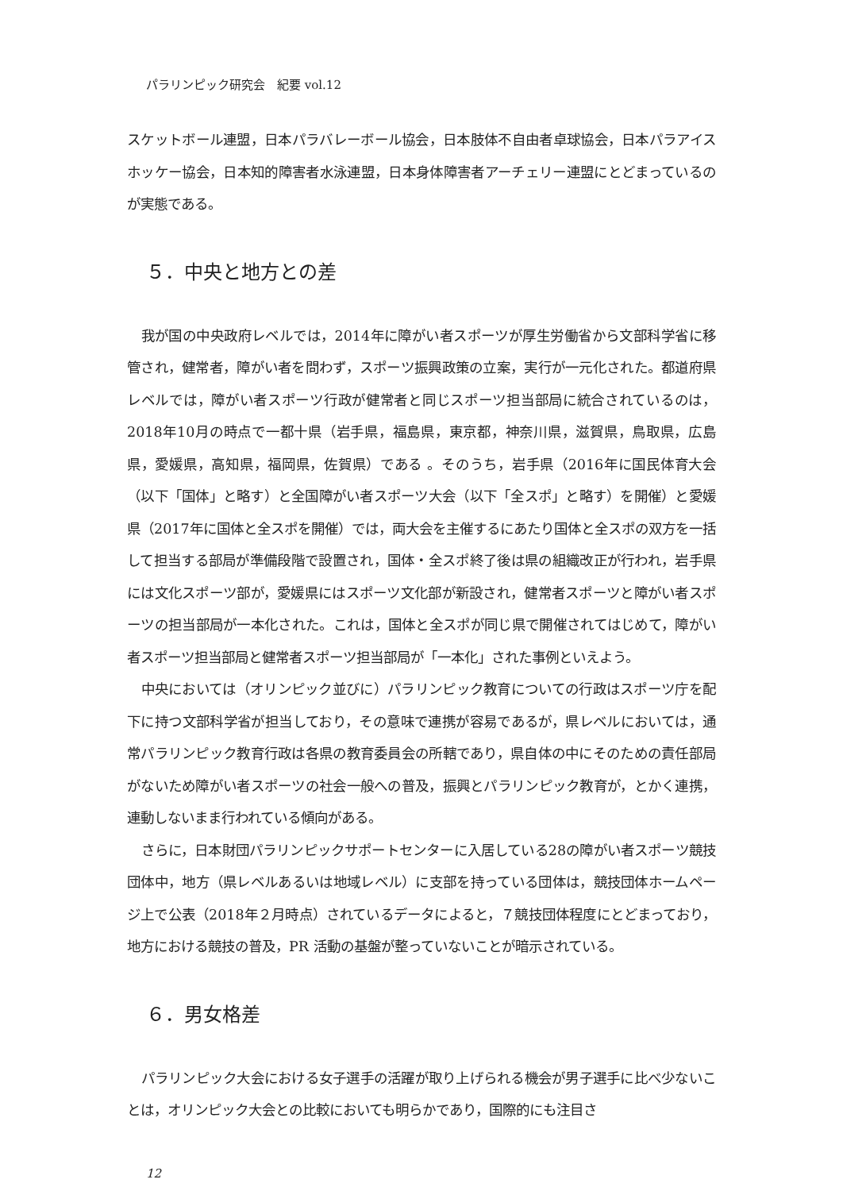パラリンピック研究会　紀要 vol.12
スケットボール連盟，日本パラバレーボール協会，日本肢体不自由者卓球協会，日本パラアイスホッケー協会，日本知的障害者水泳連盟，日本身体障害者アーチェリー連盟にとどまっているのが実態である。
５．中央と地方との差
我が国の中央政府レベルでは，2014年に障がい者スポーツが厚生労働省から文部科学省に移管され，健常者，障がい者を問わず，スポーツ振興政策の立案，実行が一元化された。都道府県レベルでは，障がい者スポーツ行政が健常者と同じスポーツ担当部局に統合されているのは，2018年10月の時点で一都十県（岩手県，福島県，東京都，神奈川県，滋賀県，鳥取県，広島県，愛媛県，高知県，福岡県，佐賀県）である 。そのうち，岩手県（2016年に国民体育大会（以下「国体」と略す）と全国障がい者スポーツ大会（以下「全スポ」と略す）を開催）と愛媛県（2017年に国体と全スポを開催）では，両大会を主催するにあたり国体と全スポの双方を一括して担当する部局が準備段階で設置され，国体・全スポ終了後は県の組織改正が行われ，岩手県には文化スポーツ部が，愛媛県にはスポーツ文化部が新設され，健常者スポーツと障がい者スポーツの担当部局が一本化された。これは，国体と全スポが同じ県で開催されてはじめて，障がい者スポーツ担当部局と健常者スポーツ担当部局が「一本化」された事例といえよう。
中央においては（オリンピック並びに）パラリンピック教育についての行政はスポーツ庁を配下に持つ文部科学省が担当しており，その意味で連携が容易であるが，県レベルにおいては，通常パラリンピック教育行政は各県の教育委員会の所轄であり，県自体の中にそのための責任部局がないため障がい者スポーツの社会一般への普及，振興とパラリンピック教育が，とかく連携，連動しないまま行われている傾向がある。
さらに，日本財団パラリンピックサポートセンターに入居している28の障がい者スポーツ競技団体中，地方（県レベルあるいは地域レベル）に支部を持っている団体は，競技団体ホームページ上で公表（2018年２月時点）されているデータによると，７競技団体程度にとどまっており，地方における競技の普及，PR 活動の基盤が整っていないことが暗示されている。
６．男女格差
パラリンピック大会における女子選手の活躍が取り上げられる機会が男子選手に比べ少ないことは，オリンピック大会との比較においても明らかであり，国際的にも注目さ
12